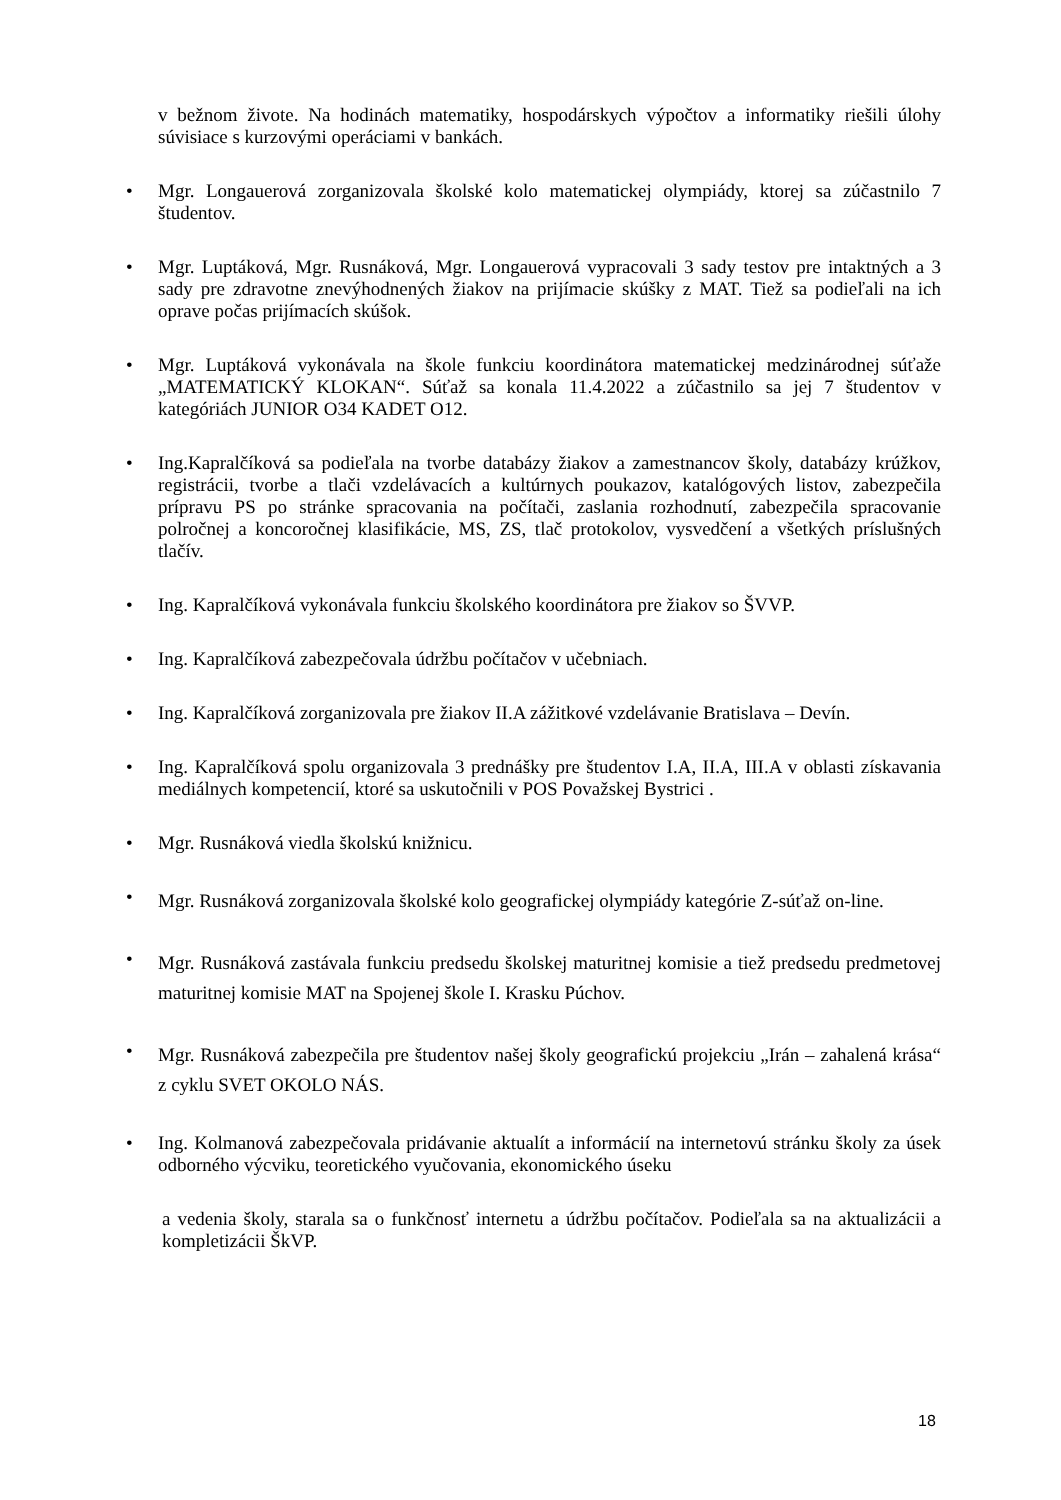v bežnom živote. Na hodinách matematiky, hospodárskych výpočtov a informatiky riešili úlohy súvisiace s kurzovými operáciami v bankách.
• Mgr. Longauerová zorganizovala školské kolo matematickej olympiády, ktorej sa zúčastnilo 7 študentov.
• Mgr. Luptáková, Mgr. Rusnáková, Mgr. Longauerová vypracovali 3 sady testov pre intaktných a 3 sady pre zdravotne znevýhodnených žiakov na prijímacie skúšky z MAT. Tiež sa podieľali na ich oprave počas prijímacích skúšok.
• Mgr. Luptáková vykonávala na škole funkciu koordinátora matematickej medzinárodnej súťaže „MATEMATICKÝ KLOKAN“. Súťaž sa konala 11.4.2022 a zúčastnilo sa jej 7 študentov v kategóriách JUNIOR O34 KADET O12.
• Ing.Kapralčíková sa podieľala na tvorbe databázy žiakov a zamestnancov školy, databázy krúžkov, registrácii, tvorbe a tlači vzdelávacích a kultúrnych poukazov, katalógových listov, zabezpečila prípravu PS po stránke spracovania na počítači, zaslania rozhodnutí, zabezpečila spracovanie polročnej a koncoročnej klasifikácie, MS, ZS, tlač protokolov, vysvedčení a všetkých príslušných tlačív.
• Ing. Kapralčíková vykonávala funkciu školského koordinátora pre žiakov so ŠVVP.
• Ing. Kapralčíková zabezpečovala údržbu počítačov v učebniach.
• Ing. Kapralčíková zorganizovala pre žiakov II.A zážitkové vzdelávanie Bratislava – Devín.
• Ing. Kapralčíková spolu organizovala 3 prednášky pre študentov I.A, II.A, III.A v oblasti získavania mediálnych kompetencií, ktoré sa uskutočnili v POS Považskej Bystrici .
• Mgr. Rusnáková viedla školskú knižnicu.
•
Mgr. Rusnáková zorganizovala školské kolo geografickej olympiády kategórie Z-súťaž on-line.
•
Mgr. Rusnáková zastávala funkciu predsedu školskej maturitnej komisie a tiež predsedu predmetovej maturitnej komisie MAT na Spojenej škole I. Krasku Púchov.
•
Mgr. Rusnáková zabezpečila pre študentov našej školy geografickú projekciu „Irán – zahalená krása“ z cyklu SVET OKOLO NÁS.
• Ing. Kolmanová zabezpečovala pridávanie aktualít a informácií na internetovú stránku školy za úsek odborného výcviku, teoretického vyučovania, ekonomického úseku
a vedenia školy, starala sa o funkčnosť internetu a údržbu počítačov. Podieľala sa na aktualizácii a kompletizácii ŠkVP.
18